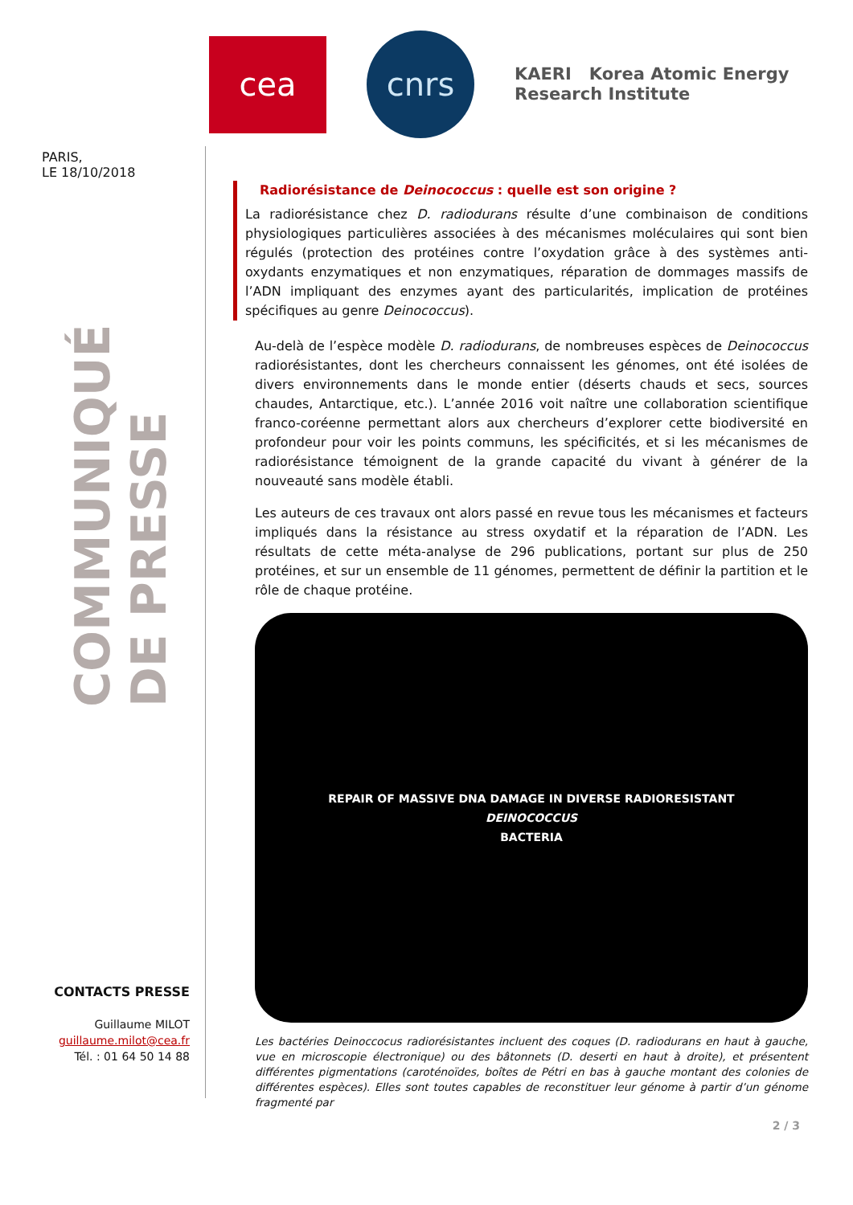cea
cnrs
KAERI Korea Atomic Energy
Research Institute
PARIS,
LE 18/10/2018
COMMUNIQUÉ DE PRESSE
CONTACTS PRESSE
Guillaume MILOT
guillaume.milot@cea.fr
Tél. : 01 64 50 14 88
Radiorésistance de Deinococcus : quelle est son origine ?
La radiorésistance chez D. radiodurans résulte d’une combinaison de conditions physiologiques particulières associées à des mécanismes moléculaires qui sont bien régulés (protection des protéines contre l’oxydation grâce à des systèmes anti-oxydants enzymatiques et non enzymatiques, réparation de dommages massifs de l’ADN impliquant des enzymes ayant des particularités, implication de protéines spécifiques au genre Deinococcus).
Au-delà de l’espèce modèle D. radiodurans, de nombreuses espèces de Deinococcus radiorésistantes, dont les chercheurs connaissent les génomes, ont été isolées de divers environnements dans le monde entier (déserts chauds et secs, sources chaudes, Antarctique, etc.). L’année 2016 voit naître une collaboration scientifique franco-coréenne permettant alors aux chercheurs d’explorer cette biodiversité en profondeur pour voir les points communs, les spécificités, et si les mécanismes de radiorésistance témoignent de la grande capacité du vivant à générer de la nouveauté sans modèle établi.
Les auteurs de ces travaux ont alors passé en revue tous les mécanismes et facteurs impliqués dans la résistance au stress oxydatif et la réparation de l’ADN. Les résultats de cette méta-analyse de 296 publications, portant sur plus de 250 protéines, et sur un ensemble de 11 génomes, permettent de définir la partition et le rôle de chaque protéine.
REPAIR OF MASSIVE DNA DAMAGE IN DIVERSE RADIORESISTANT
DEINOCOCCUS
BACTERIA
Les bactéries Deinoccocus radiorésistantes incluent des coques (D. radiodurans en haut à gauche, vue en microscopie électronique) ou des bâtonnets (D. deserti en haut à droite), et présentent différentes pigmentations (caroténoïdes, boîtes de Pétri en bas à gauche montant des colonies de différentes espèces). Elles sont toutes capables de reconstituer leur génome à partir d’un génome fragmenté par
2 / 3